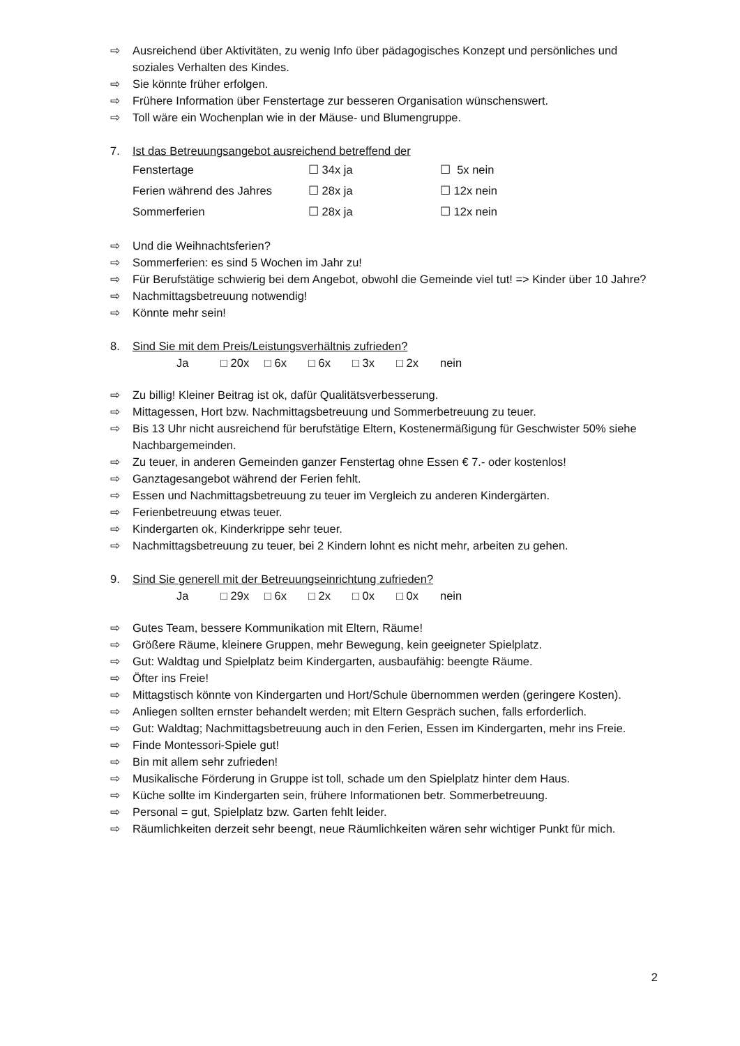⇨ Ausreichend über Aktivitäten, zu wenig Info über pädagogisches Konzept und persönliches und soziales Verhalten des Kindes.
⇨ Sie könnte früher erfolgen.
⇨ Frühere Information über Fenstertage zur besseren Organisation wünschenswert.
⇨ Toll wäre ein Wochenplan wie in der Mäuse- und Blumengruppe.
7. Ist das Betreuungsangebot ausreichend betreffend der
| Fenstertage | ☐ 34x ja | ☐ 5x nein |
| Ferien während des Jahres | ☐ 28x ja | ☐ 12x nein |
| Sommerferien | ☐ 28x ja | ☐ 12x nein |
⇨ Und die Weihnachtsferien?
⇨ Sommerferien: es sind 5 Wochen im Jahr zu!
⇨ Für Berufstätige schwierig bei dem Angebot, obwohl die Gemeinde viel tut! => Kinder über 10 Jahre?
⇨ Nachmittagsbetreuung notwendig!
⇨ Könnte mehr sein!
8. Sind Sie mit dem Preis/Leistungsverhältnis zufrieden?
Ja □ 20x □ 6x □ 6x □ 3x □ 2x nein
⇨ Zu billig! Kleiner Beitrag ist ok, dafür Qualitätsverbesserung.
⇨ Mittagessen, Hort bzw. Nachmittagsbetreuung und Sommerbetreuung zu teuer.
⇨ Bis 13 Uhr nicht ausreichend für berufstätige Eltern, Kostenermäßigung für Geschwister 50% siehe Nachbargemeinden.
⇨ Zu teuer, in anderen Gemeinden ganzer Fenstertag ohne Essen € 7.- oder kostenlos!
⇨ Ganztagesangebot während der Ferien fehlt.
⇨ Essen und Nachmittagsbetreuung zu teuer im Vergleich zu anderen Kindergärten.
⇨ Ferienbetreuung etwas teuer.
⇨ Kindergarten ok, Kinderkrippe sehr teuer.
⇨ Nachmittagsbetreuung zu teuer, bei 2 Kindern lohnt es nicht mehr, arbeiten zu gehen.
9. Sind Sie generell mit der Betreuungseinrichtung zufrieden?
Ja □ 29x □ 6x □ 2x □ 0x □ 0x nein
⇨ Gutes Team, bessere Kommunikation mit Eltern, Räume!
⇨ Größere Räume, kleinere Gruppen, mehr Bewegung, kein geeigneter Spielplatz.
⇨ Gut: Waldtag und Spielplatz beim Kindergarten, ausbaufähig: beengte Räume.
⇨ Öfter ins Freie!
⇨ Mittagstisch könnte von Kindergarten und Hort/Schule übernommen werden (geringere Kosten).
⇨ Anliegen sollten ernster behandelt werden; mit Eltern Gespräch suchen, falls erforderlich.
⇨ Gut: Waldtag; Nachmittagsbetreuung auch in den Ferien, Essen im Kindergarten, mehr ins Freie.
⇨ Finde Montessori-Spiele gut!
⇨ Bin mit allem sehr zufrieden!
⇨ Musikalische Förderung in Gruppe ist toll, schade um den Spielplatz hinter dem Haus.
⇨ Küche sollte im Kindergarten sein, frühere Informationen betr. Sommerbetreuung.
⇨ Personal = gut, Spielplatz bzw. Garten fehlt leider.
⇨ Räumlichkeiten derzeit sehr beengt, neue Räumlichkeiten wären sehr wichtiger Punkt für mich.
2